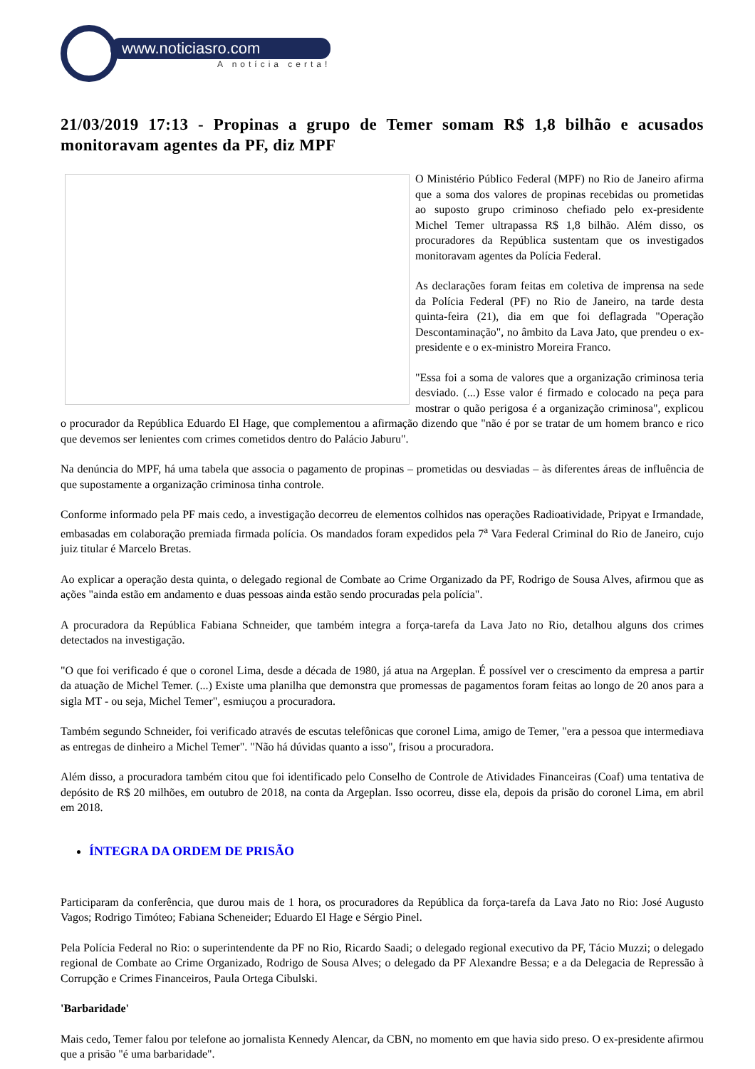www.noticiasro.com
A notícia certa!
21/03/2019 17:13 - Propinas a grupo de Temer somam R$ 1,8 bilhão e acusados monitoravam agentes da PF, diz MPF
O Ministério Público Federal (MPF) no Rio de Janeiro afirma que a soma dos valores de propinas recebidas ou prometidas ao suposto grupo criminoso chefiado pelo ex-presidente Michel Temer ultrapassa R$ 1,8 bilhão. Além disso, os procuradores da República sustentam que os investigados monitoravam agentes da Polícia Federal.
As declarações foram feitas em coletiva de imprensa na sede da Polícia Federal (PF) no Rio de Janeiro, na tarde desta quinta-feira (21), dia em que foi deflagrada "Operação Descontaminação", no âmbito da Lava Jato, que prendeu o ex-presidente e o ex-ministro Moreira Franco.
"Essa foi a soma de valores que a organização criminosa teria desviado. (...) Esse valor é firmado e colocado na peça para mostrar o quão perigosa é a organização criminosa", explicou o procurador da República Eduardo El Hage, que complementou a afirmação dizendo que "não é por se tratar de um homem branco e rico que devemos ser lenientes com crimes cometidos dentro do Palácio Jaburu".
Na denúncia do MPF, há uma tabela que associa o pagamento de propinas – prometidas ou desviadas – às diferentes áreas de influência de que supostamente a organização criminosa tinha controle.
Conforme informado pela PF mais cedo, a investigação decorreu de elementos colhidos nas operações Radioatividade, Pripyat e Irmandade, embasadas em colaboração premiada firmada polícia. Os mandados foram expedidos pela 7<sup>a</sup> Vara Federal Criminal do Rio de Janeiro, cujo juiz titular é Marcelo Bretas.
Ao explicar a operação desta quinta, o delegado regional de Combate ao Crime Organizado da PF, Rodrigo de Sousa Alves, afirmou que as ações "ainda estão em andamento e duas pessoas ainda estão sendo procuradas pela polícia".
A procuradora da República Fabiana Schneider, que também integra a força-tarefa da Lava Jato no Rio, detalhou alguns dos crimes detectados na investigação.
"O que foi verificado é que o coronel Lima, desde a década de 1980, já atua na Argeplan. É possível ver o crescimento da empresa a partir da atuação de Michel Temer. (...) Existe uma planilha que demonstra que promessas de pagamentos foram feitas ao longo de 20 anos para a sigla MT - ou seja, Michel Temer", esmiuçou a procuradora.
Também segundo Schneider, foi verificado através de escutas telefônicas que coronel Lima, amigo de Temer, "era a pessoa que intermediava as entregas de dinheiro a Michel Temer". "Não há dúvidas quanto a isso", frisou a procuradora.
Além disso, a procuradora também citou que foi identificado pelo Conselho de Controle de Atividades Financeiras (Coaf) uma tentativa de depósito de R$ 20 milhões, em outubro de 2018, na conta da Argeplan. Isso ocorreu, disse ela, depois da prisão do coronel Lima, em abril em 2018.
ÍNTEGRA DA ORDEM DE PRISÃO
Participaram da conferência, que durou mais de 1 hora, os procuradores da República da força-tarefa da Lava Jato no Rio: José Augusto Vagos; Rodrigo Timóteo; Fabiana Scheneider; Eduardo El Hage e Sérgio Pinel.
Pela Polícia Federal no Rio: o superintendente da PF no Rio, Ricardo Saadi; o delegado regional executivo da PF, Tácio Muzzi; o delegado regional de Combate ao Crime Organizado, Rodrigo de Sousa Alves; o delegado da PF Alexandre Bessa; e a da Delegacia de Repressão à Corrupção e Crimes Financeiros, Paula Ortega Cibulski.
'Barbaridade'
Mais cedo, Temer falou por telefone ao jornalista Kennedy Alencar, da CBN, no momento em que havia sido preso. O ex-presidente afirmou que a prisão "é uma barbaridade".